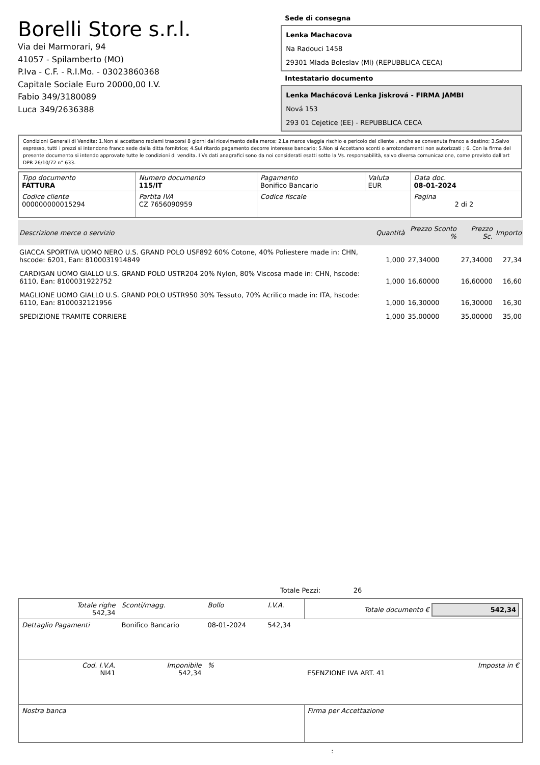Borelli Store s.r.l.
Via dei Marmorari, 94
41057 - Spilamberto (MO)
P.Iva - C.F. - R.I.Mo. - 03023860368
Capitale Sociale Euro 20000,00 I.V.
Fabio 349/3180089
Luca 349/2636388
Sede di consegna
Lenka Machacova
Na Radouci 1458
29301 Mlada Boleslav (Ml) (REPUBBLICA CECA)
Intestatario documento
Lenka Machácová Lenka Jiskrová - FIRMA JAMBI
Nová 153
293 01 Cejetice (EE) - REPUBBLICA CECA
Condizioni Generali di Vendita: 1.Non si accettano reclami trascorsi 8 giorni dal ricevimento della merce; 2.La merce viaggia rischio e pericolo del cliente , anche se convenuta franco a destino; 3.Salvo espresso, tutti i prezzi si intendono franco sede dalla ditta fornitrice; 4.Sul ritardo pagamento decorre interesse bancario; 5.Non si Accettano sconti o arrotondamenti non autorizzati ; 6. Con la firma del presente documento si intendo approvate tutte le condizioni di vendita. I Vs dati anagrafici sono da noi considerati esatti sotto la Vs. responsabilità, salvo diversa comunicazione, come previsto dall'art DPR 26/10/72 n° 633.
| Tipo documento FATTURA | Numero documento 115/IT | Pagamento Bonifico Bancario | Valuta EUR | Data doc. 08-01-2024 |
| Codice cliente 000000000015294 | Partita IVA CZ 7656090959 | Codice fiscale | | Pagina 2 di 2 |
| Descrizione merce o servizio | Quantità | Prezzo Sconto % | Prezzo Sc. | Importo |
| --- | --- | --- | --- | --- |
| GIACCA SPORTIVA UOMO NERO U.S. GRAND POLO USF892 60% Cotone, 40% Poliestere made in: CHN, hscode: 6201, Ean: 8100031914849 | 1,000 | 27,34000 | 27,34000 | 27,34 |
| CARDIGAN UOMO GIALLO U.S. GRAND POLO USTR204 20% Nylon, 80% Viscosa made in: CHN, hscode: 6110, Ean: 8100031922752 | 1,000 | 16,60000 | 16,60000 | 16,60 |
| MAGLIONE UOMO GIALLO U.S. GRAND POLO USTR950 30% Tessuto, 70% Acrilico made in: ITA, hscode: 6110, Ean: 8100032121956 | 1,000 | 16,30000 | 16,30000 | 16,30 |
| SPEDIZIONE TRAMITE CORRIERE | 1,000 | 35,00000 | 35,00000 | 35,00 |
Totale Pezzi: 26
| Totale righe 542,34 | Sconti/magg. | Bollo | I.V.A. | Totale documento € 542,34 |
| Dettaglio Pagamenti | Bonifico Bancario | 08-01-2024 | 542,34 | |
| Cod. I.V.A. NI41 | Imponibile 542,34 | % | | Imposta in € ESENZIONE IVA ART. 41 |
| Nostra banca | | | | Firma per Accettazione |
: